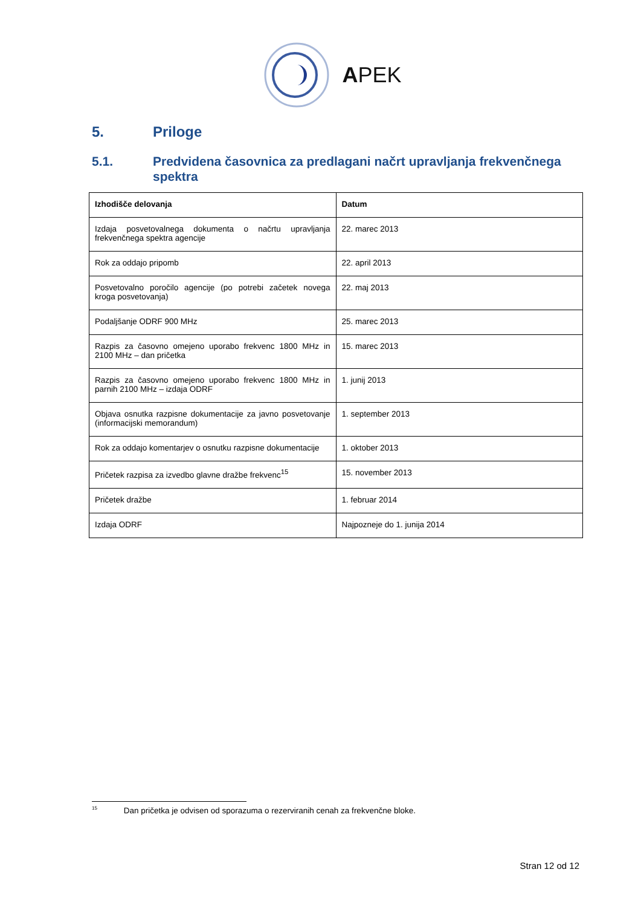APEK
5. Priloge
5.1. Predvidena časovnica za predlagani načrt upravljanja frekvenčnega spektra
| Izhodišče delovanja | Datum |
| --- | --- |
| Izdaja posvetovalnega dokumenta o načrtu upravljanja frekvenčnega spektra agencije | 22. marec 2013 |
| Rok za oddajo pripomb | 22. april 2013 |
| Posvetovalno poročilo agencije (po potrebi začetek novega kroga posvetovanja) | 22. maj 2013 |
| Podaljšanje ODRF 900 MHz | 25. marec 2013 |
| Razpis za časovno omejeno uporabo frekvenc 1800 MHz in 2100 MHz – dan pričetka | 15. marec 2013 |
| Razpis za časovno omejeno uporabo frekvenc 1800 MHz in parnih 2100 MHz – izdaja ODRF | 1. junij 2013 |
| Objava osnutka razpisne dokumentacije za javno posvetovanje (informacijski memorandum) | 1. september 2013 |
| Rok za oddajo komentarjev o osnutku razpisne dokumentacije | 1. oktober 2013 |
| Pričetek razpisa za izvedbo glavne dražbe frekvenc<sup>15</sup> | 15. november 2013 |
| Pričetek dražbe | 1. februar 2014 |
| Izdaja ODRF | Najpozneje do 1. junija 2014 |
<sup>15</sup> Dan pričetka je odvisen od sporazuma o rezerviranih cenah za frekvenčne bloke.
Stran 12 od 12